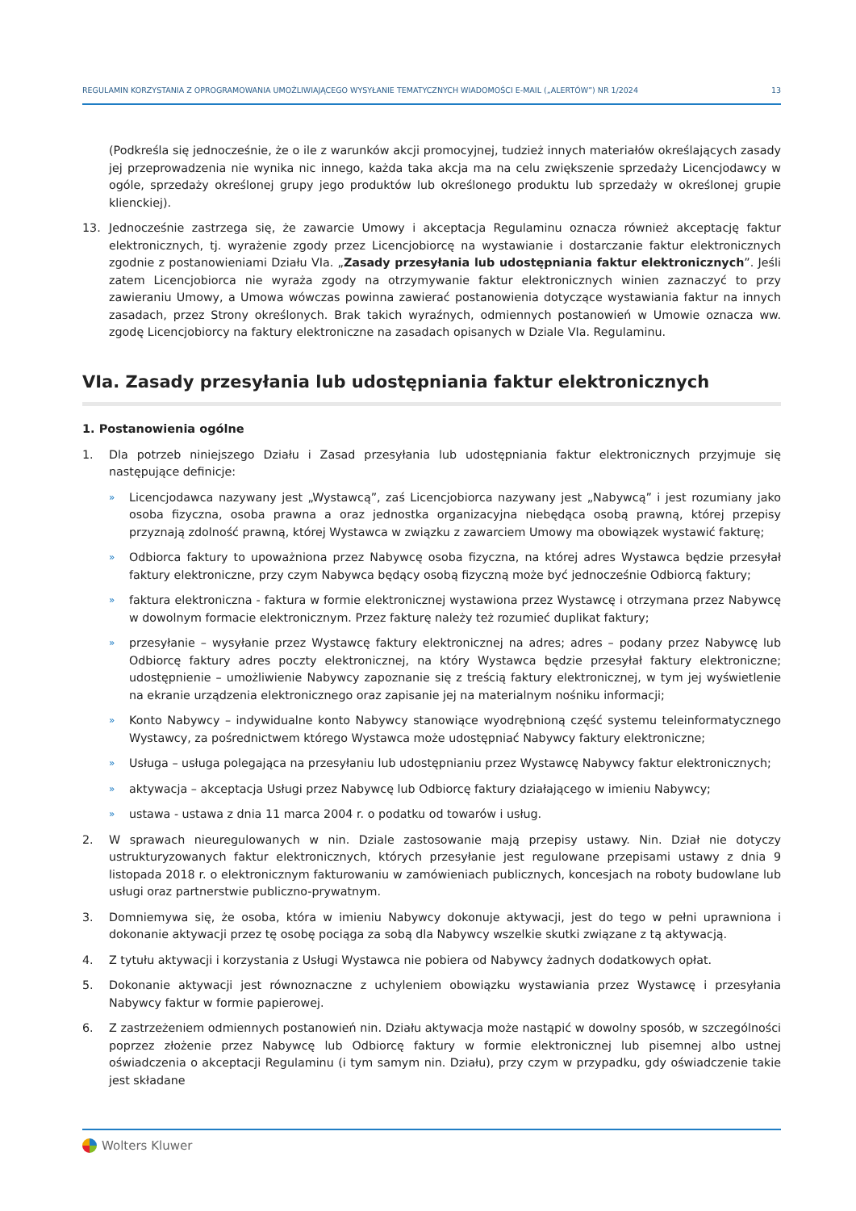REGULAMIN KORZYSTANIA Z OPROGRAMOWANIA UMOŻLIWIAJĄCEGO WYSYŁANIE TEMATYCZNYCH WIADOMOŚCI E-MAIL („ALERTÓW”) NR 1/2024 13
(Podkreśla się jednocześnie, że o ile z warunków akcji promocyjnej, tudzież innych materiałów określających zasady jej przeprowadzenia nie wynika nic innego, każda taka akcja ma na celu zwiększenie sprzedaży Licencjodawcy w ogóle, sprzedaży określonej grupy jego produktów lub określonego produktu lub sprzedaży w określonej grupie klienckiej).
13. Jednocześnie zastrzega się, że zawarcie Umowy i akceptacja Regulaminu oznacza również akceptację faktur elektronicznych, tj. wyrażenie zgody przez Licencjobiorcę na wystawianie i dostarczanie faktur elektronicznych zgodnie z postanowieniami Działu VIa. „Zasady przesyłania lub udostępniania faktur elektronicznych”. Jeśli zatem Licencjobiorca nie wyraża zgody na otrzymywanie faktur elektronicznych winien zaznaczyć to przy zawieraniu Umowy, a Umowa wówczas powinna zawierać postanowienia dotyczące wystawiania faktur na innych zasadach, przez Strony określonych. Brak takich wyraźnych, odmiennych postanowień w Umowie oznacza ww. zgodę Licencjobiorcy na faktury elektroniczne na zasadach opisanych w Dziale VIa. Regulaminu.
VIa. Zasady przesyłania lub udostępniania faktur elektronicznych
1. Postanowienia ogólne
1. Dla potrzeb niniejszego Działu i Zasad przesyłania lub udostępniania faktur elektronicznych przyjmuje się następujące definicje:
» Licencjodawca nazywany jest „Wystawcą”, zaś Licencjobiorca nazywany jest „Nabywcą” i jest rozumiany jako osoba fizyczna, osoba prawna a oraz jednostka organizacyjna niebędąca osobą prawną, której przepisy przyznają zdolność prawną, której Wystawca w związku z zawarciem Umowy ma obowiązek wystawić fakturę;
» Odbiorca faktury to upoważniona przez Nabywcę osoba fizyczna, na której adres Wystawca będzie przesyłał faktury elektroniczne, przy czym Nabywca będący osobą fizyczną może być jednocześnie Odbiorcą faktury;
» faktura elektroniczna - faktura w formie elektronicznej wystawiona przez Wystawcę i otrzymana przez Nabywcę w dowolnym formacie elektronicznym. Przez fakturę należy też rozumieć duplikat faktury;
» przesyłanie – wysyłanie przez Wystawcę faktury elektronicznej na adres; adres – podany przez Nabywcę lub Odbiorcę faktury adres poczty elektronicznej, na który Wystawca będzie przesyłał faktury elektroniczne; udostępnienie – umożliwienie Nabywcy zapoznanie się z treścią faktury elektronicznej, w tym jej wyświetlenie na ekranie urządzenia elektronicznego oraz zapisanie jej na materialnym nośniku informacji;
» Konto Nabywcy – indywidualne konto Nabywcy stanowiące wyodrębnioną część systemu teleinformatycznego Wystawcy, za pośrednictwem którego Wystawca może udostępniać Nabywcy faktury elektroniczne;
» Usługa – usługa polegająca na przesyłaniu lub udostępnianiu przez Wystawcę Nabywcy faktur elektronicznych;
» aktywacja – akceptacja Usługi przez Nabywcę lub Odbiorcę faktury działającego w imieniu Nabywcy;
» ustawa - ustawa z dnia 11 marca 2004 r. o podatku od towarów i usług.
2. W sprawach nieuregulowanych w nin. Dziale zastosowanie mają przepisy ustawy. Nin. Dział nie dotyczy ustrukturyzowanych faktur elektronicznych, których przesyłanie jest regulowane przepisami ustawy z dnia 9 listopada 2018 r. o elektronicznym fakturowaniu w zamówieniach publicznych, koncesjach na roboty budowlane lub usługi oraz partnerstwie publiczno-prywatnym.
3. Domniemywa się, że osoba, która w imieniu Nabywcy dokonuje aktywacji, jest do tego w pełni uprawniona i dokonanie aktywacji przez tę osobę pociąga za sobą dla Nabywcy wszelkie skutki związane z tą aktywacją.
4. Z tytułu aktywacji i korzystania z Usługi Wystawca nie pobiera od Nabywcy żadnych dodatkowych opłat.
5. Dokonanie aktywacji jest równoznaczne z uchyleniem obowiązku wystawiania przez Wystawcę i przesyłania Nabywcy faktur w formie papierowej.
6. Z zastrzeżeniem odmiennych postanowień nin. Działu aktywacja może nastąpić w dowolny sposób, w szczególności poprzez złożenie przez Nabywcę lub Odbiorcę faktury w formie elektronicznej lub pisemnej albo ustnej oświadczenia o akceptacji Regulaminu (i tym samym nin. Działu), przy czym w przypadku, gdy oświadczenie takie jest składane
Wolters Kluwer